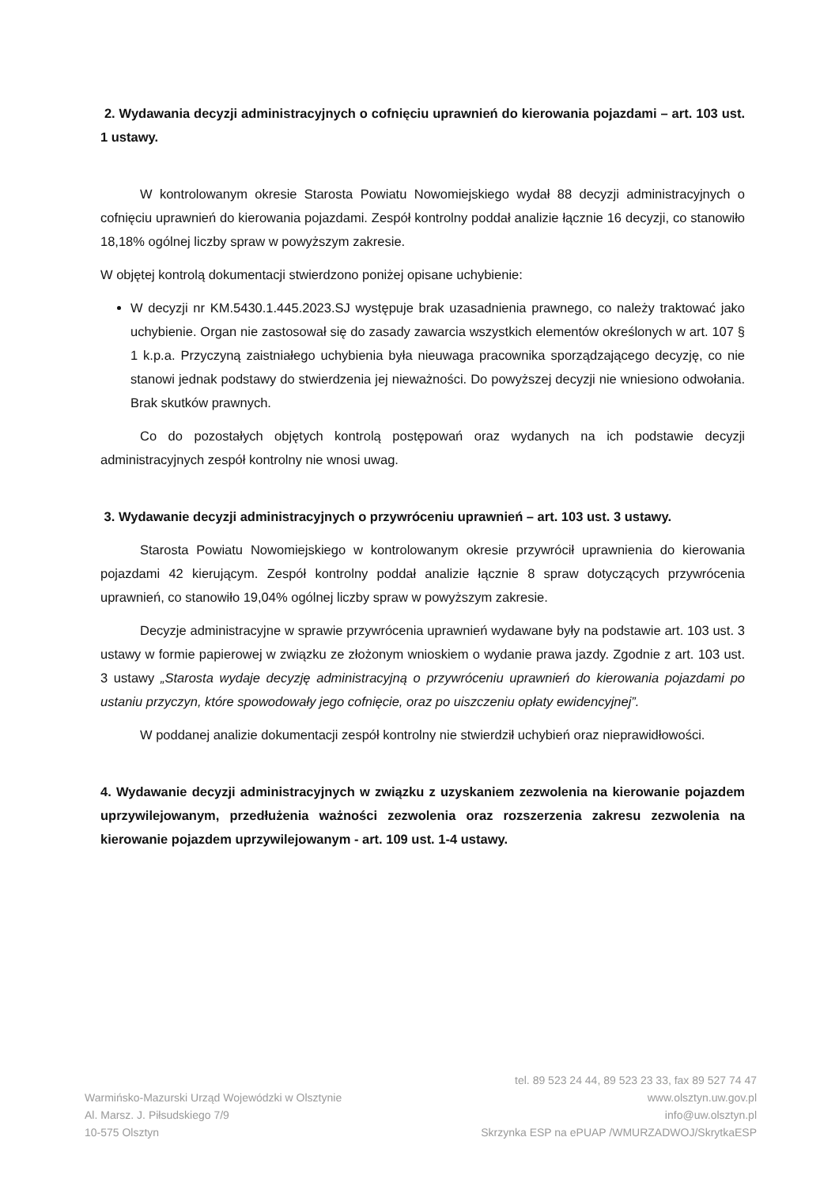2. Wydawania decyzji administracyjnych o cofnięciu uprawnień do kierowania pojazdami – art. 103 ust. 1 ustawy.
W kontrolowanym okresie Starosta Powiatu Nowomiejskiego wydał 88 decyzji administracyjnych o cofnięciu uprawnień do kierowania pojazdami. Zespół kontrolny poddał analizie łącznie 16 decyzji, co stanowiło 18,18% ogólnej liczby spraw w powyższym zakresie.
W objętej kontrolą dokumentacji stwierdzono poniżej opisane uchybienie:
W decyzji nr KM.5430.1.445.2023.SJ występuje brak uzasadnienia prawnego, co należy traktować jako uchybienie. Organ nie zastosował się do zasady zawarcia wszystkich elementów określonych w art. 107 § 1 k.p.a. Przyczyną zaistniałego uchybienia była nieuwaga pracownika sporządzającego decyzję, co nie stanowi jednak podstawy do stwierdzenia jej nieważności. Do powyższej decyzji nie wniesiono odwołania. Brak skutków prawnych.
Co do pozostałych objętych kontrolą postępowań oraz wydanych na ich podstawie decyzji administracyjnych zespół kontrolny nie wnosi uwag.
3. Wydawanie decyzji administracyjnych o przywróceniu uprawnień – art. 103 ust. 3 ustawy.
Starosta Powiatu Nowomiejskiego w kontrolowanym okresie przywrócił uprawnienia do kierowania pojazdami 42 kierującym. Zespół kontrolny poddał analizie łącznie 8 spraw dotyczących przywrócenia uprawnień, co stanowiło 19,04% ogólnej liczby spraw w powyższym zakresie.
Decyzje administracyjne w sprawie przywrócenia uprawnień wydawane były na podstawie art. 103 ust. 3 ustawy w formie papierowej w związku ze złożonym wnioskiem o wydanie prawa jazdy. Zgodnie z art. 103 ust. 3 ustawy „Starosta wydaje decyzję administracyjną o przywróceniu uprawnień do kierowania pojazdami po ustaniu przyczyn, które spowodowały jego cofnięcie, oraz po uiszczeniu opłaty ewidencyjnej”.
W poddanej analizie dokumentacji zespół kontrolny nie stwierdził uchybień oraz nieprawidłowości.
4. Wydawanie decyzji administracyjnych w związku z uzyskaniem zezwolenia na kierowanie pojazdem uprzywilejowanym, przedłużenia ważności zezwolenia oraz rozszerzenia zakresu zezwolenia na kierowanie pojazdem uprzywilejowanym - art. 109 ust. 1-4 ustawy.
Warmińsko-Mazurski Urząd Wojewódzki w Olsztynie
Al. Marsz. J. Piłsudskiego 7/9
10-575 Olsztyn
tel. 89 523 24 44, 89 523 23 33, fax 89 527 74 47
www.olsztyn.uw.gov.pl
info@uw.olsztyn.pl
Skrzynka ESP na ePUAP /WMURZADWOJ/SkrytkaESP